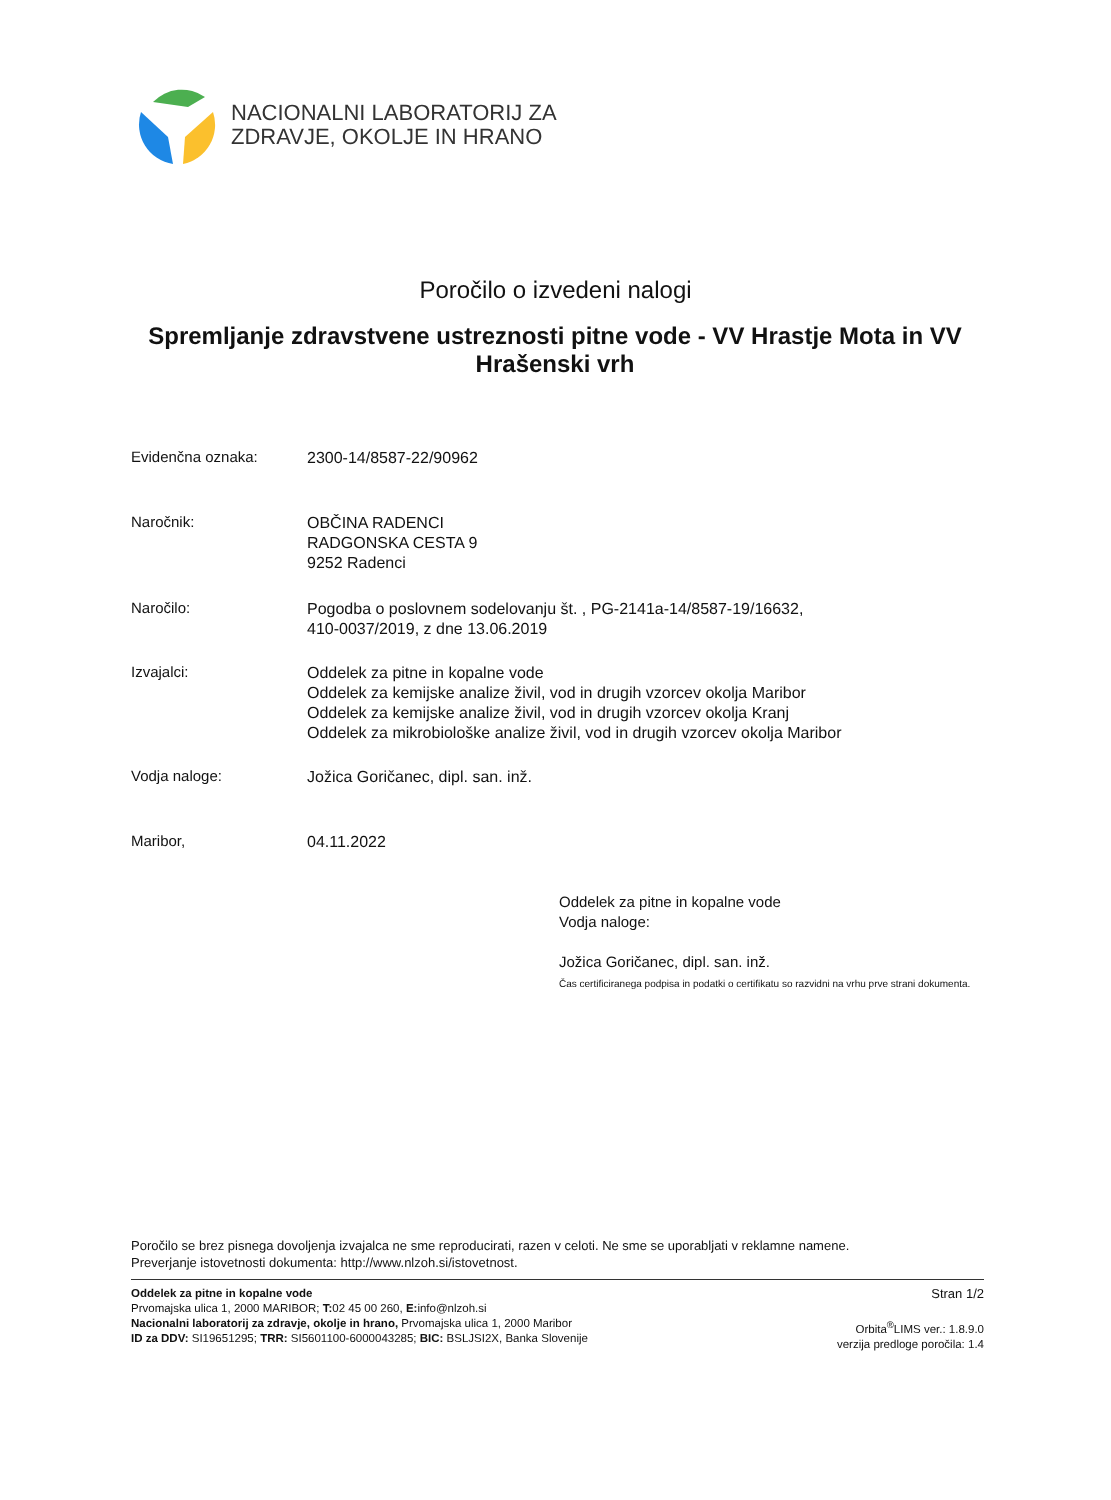NACIONALNI LABORATORIJ ZA
ZDRAVJE, OKOLJE IN HRANO
Poročilo o izvedeni nalogi
Spremljanje zdravstvene ustreznosti pitne vode - VV Hrastje Mota in VV Hrašenski vrh
Evidenčna oznaka:
2300-14/8587-22/90962
Naročnik:
OBČINA RADENCI
RADGONSKA CESTA 9
9252 Radenci
Naročilo:
Pogodba o poslovnem sodelovanju št. , PG-2141a-14/8587-19/16632,
410-0037/2019, z dne 13.06.2019
Izvajalci:
Oddelek za pitne in kopalne vode
Oddelek za kemijske analize živil, vod in drugih vzorcev okolja Maribor
Oddelek za kemijske analize živil, vod in drugih vzorcev okolja Kranj
Oddelek za mikrobiološke analize živil, vod in drugih vzorcev okolja Maribor
Vodja naloge:
Jožica Goričanec, dipl. san. inž.
Maribor,
04.11.2022
Oddelek za pitne in kopalne vode
Vodja naloge:
Jožica Goričanec, dipl. san. inž.
Čas certificiranega podpisa in podatki o certifikatu so razvidni na vrhu prve strani dokumenta.
Poročilo se brez pisnega dovoljenja izvajalca ne sme reproducirati, razen v celoti. Ne sme se uporabljati v reklamne namene.
Preverjanje istovetnosti dokumenta: http://www.nlzoh.si/istovetnost.
Oddelek za pitne in kopalne vode
Prvomajska ulica 1, 2000 MARIBOR; T: 02 45 00 260, E: info@nlzoh.si
Nacionalni laboratorij za zdravje, okolje in hrano, Prvomajska ulica 1, 2000 Maribor
ID za DDV: SI19651295; TRR: SI5601100-6000043285; BIC: BSLJSI2X, Banka Slovenije
Stran 1/2
Orbita<sup>®</sup>LIMS ver.: 1.8.9.0
verzija predloge poročila: 1.4